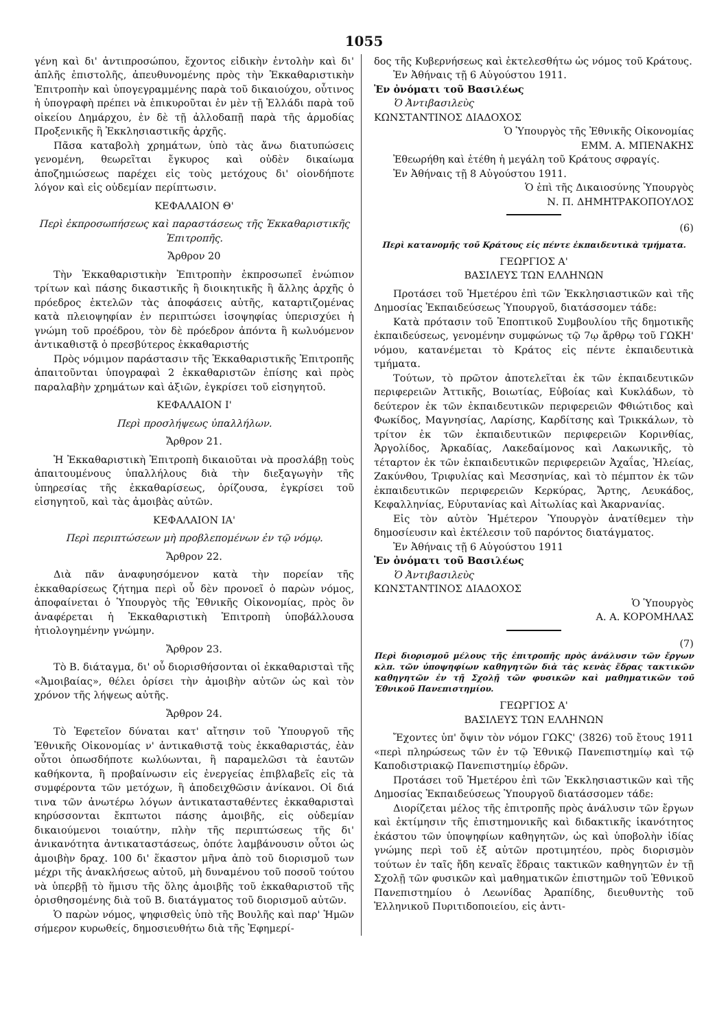1055
γένη καὶ δι' ἀντιπροσώπου, ἔχοντος εἰδικὴν ἐντολὴν καὶ δι' ἁπλῆς ἐπιστολῆς, ἀπευθυνομένης πρὸς τὴν Ἐκκαθαριστικὴν Ἐπιτροπὴν καὶ ὑπογεγραμμένης παρὰ τοῦ δικαιούχου, οὗτινος ἡ ὑπογραφὴ πρέπει νὰ ἐπικυροῦται ἐν μὲν τῇ Ἑλλάδι παρὰ τοῦ οἰκείου Δημάρχου, ἐν δὲ τῇ ἀλλοδαπῇ παρὰ τῆς ἁρμοδίας Προξενικῆς ἢ Ἐκκλησιαστικῆς ἀρχῆς.
Πᾶσα καταβολὴ χρημάτων, ὑπὸ τὰς ἄνω διατυπώσεις γενομένη, θεωρεῖται ἔγκυρος καὶ οὐδὲν δικαίωμα ἀποζημιώσεως παρέχει εἰς τοὺς μετόχους δι' οἱονδήποτε λόγον καὶ εἰς οὐδεμίαν περίπτωσιν.
ΚΕΦΑΛΑΙΟΝ Θ'
Περὶ ἐκπροσωπήσεως καὶ παραστάσεως τῆς Ἐκκαθαριστικῆς Ἐπιτροπῆς.
Ἄρθρον 20
Τὴν Ἐκκαθαριστικὴν Ἐπιτροπὴν ἐκπροσωπεῖ ἐνώπιον τρίτων καὶ πάσης δικαστικῆς ἢ διοικητικῆς ἢ ἄλλης ἀρχῆς ὁ πρόεδρος ἐκτελῶν τὰς ἀποφάσεις αὐτῆς, καταρτιζομένας κατὰ πλειοψηφίαν ἐν περιπτώσει ἰσοψηφίας ὑπερισχύει ἡ γνώμη τοῦ προέδρου, τὸν δὲ πρόεδρον ἀπόντα ἢ κωλυόμενον ἀντικαθιστᾷ ὁ πρεσβύτερος ἐκκαθαριστής
Πρὸς νόμιμον παράστασιν τῆς Ἐκκαθαριστικῆς Ἐπιτροπῆς ἀπαιτοῦνται ὑπογραφαὶ 2 ἐκκαθαριστῶν ἐπίσης καὶ πρὸς παραλαβὴν χρημάτων καὶ ἀξιῶν, ἐγκρίσει τοῦ εἰσηγητοῦ.
ΚΕΦΑΛΑΙΟΝ Ι'
Περὶ προσλήψεως ὑπαλλήλων.
Ἄρθρον 21.
Ἡ Ἐκκαθαριστικὴ Ἐπιτροπὴ δικαιοῦται νὰ προσλάβῃ τοὺς ἀπαιτουμένους ὑπαλλήλους διὰ τὴν διεξαγωγὴν τῆς ὑπηρεσίας τῆς ἐκκαθαρίσεως, ὁρίζουσα, ἐγκρίσει τοῦ εἰσηγητοῦ, καὶ τὰς ἀμοιβὰς αὐτῶν.
ΚΕΦΑΛΑΙΟΝ ΙΑ'
Περὶ περιπτώσεων μὴ προβλεπομένων ἐν τῷ νόμῳ.
Ἄρθρον 22.
Διὰ πᾶν ἀναφυησόμενον κατὰ τὴν πορείαν τῆς ἐκκαθαρίσεως ζήτημα περὶ οὗ δὲν προνοεῖ ὁ παρὼν νόμος, ἀποφαίνεται ὁ Ὑπουργὸς τῆς Ἐθνικῆς Οἰκονομίας, πρὸς ὃν ἀναφέρεται ἡ Ἐκκαθαριστικὴ Ἐπιτροπὴ ὑποβάλλουσα ἠτιολογημένην γνώμην.
Ἄρθρον 23.
Τὸ Β. διάταγμα, δι' οὗ διορισθήσονται οἱ ἐκκαθαρισταὶ τῆς «Ἀμοιβαίας», θέλει ὁρίσει τὴν ἀμοιβὴν αὐτῶν ὡς καὶ τὸν χρόνον τῆς λήψεως αὐτῆς.
Ἄρθρον 24.
Τὸ Ἐφετεῖον δύναται κατ' αἴτησιν τοῦ Ὑπουργοῦ τῆς Ἐθνικῆς Οἰκονομίας ν' ἀντικαθιστᾷ τοὺς ἐκκαθαριστάς, ἐὰν οὗτοι ὁπωσδήποτε κωλύωνται, ἢ παραμελῶσι τὰ ἑαυτῶν καθήκοντα, ἢ προβαίνωσιν εἰς ἐνεργείας ἐπιβλαβεῖς εἰς τὰ συμφέροντα τῶν μετόχων, ἢ ἀποδειχθῶσιν ἀνίκανοι. Οἱ διά τινα τῶν ἀνωτέρω λόγων ἀντικατασταθέντες ἐκκαθαρισταὶ κηρύσσονται ἔκπτωτοι πάσης ἀμοιβῆς, εἰς οὐδεμίαν δικαιούμενοι τοιαύτην, πλὴν τῆς περιπτώσεως τῆς δι' ἀνικανότητα ἀντικαταστάσεως, ὁπότε λαμβάνουσιν οὗτοι ὡς ἀμοιβὴν δραχ. 100 δι' ἕκαστον μῆνα ἀπὸ τοῦ διορισμοῦ των μέχρι τῆς ἀνακλήσεως αὐτοῦ, μὴ δυναμένου τοῦ ποσοῦ τούτου νὰ ὑπερβῇ τὸ ἥμισυ τῆς ὅλης ἀμοιβῆς τοῦ ἐκκαθαριστοῦ τῆς ὁρισθησομένης διὰ τοῦ Β. διατάγματος τοῦ διορισμοῦ αὐτῶν.
Ὁ παρὼν νόμος, ψηφισθεὶς ὑπὸ τῆς Βουλῆς καὶ παρ' Ἡμῶν σήμερον κυρωθείς, δημοσιευθήτω διὰ τῆς Ἐφημερί-
δος τῆς Κυβερνήσεως καὶ ἐκτελεσθήτω ὡς νόμος τοῦ Κράτους.
Ἐν Ἀθήναις τῇ 6 Αὐγούστου 1911.
Ἐν ὀνόματι τοῦ Βασιλέως
Ὁ Ἀντιβασιλεὺς
ΚΩΝΣΤΑΝΤΙΝΟΣ ΔΙΑΔΟΧΟΣ
Ὁ Ὑπουργὸς τῆς Ἐθνικῆς Οἰκονομίας
ΕΜΜ. Α. ΜΠΕΝΑΚΗΣ
Ἐθεωρήθη καὶ ἐτέθη ἡ μεγάλη τοῦ Κράτους σφραγίς.
Ἐν Ἀθήναις τῇ 8 Αὐγούστου 1911.
Ὁ ἐπὶ τῆς Δικαιοσύνης Ὑπουργὸς
Ν. Π. ΔΗΜΗΤΡΑΚΟΠΟΥΛΟΣ
(6)
Περὶ κατανομῆς τοῦ Κράτους εἰς πέντε ἐκπαιδευτικὰ τμήματα.
ΓΕΩΡΓΙΟΣ Α'
ΒΑΣΙΛΕΥΣ ΤΩΝ ΕΛΛΗΝΩΝ
Προτάσει τοῦ Ἡμετέρου ἐπὶ τῶν Ἐκκλησιαστικῶν καὶ τῆς Δημοσίας Ἐκπαιδεύσεως Ὑπουργοῦ, διατάσσομεν τάδε:
Κατὰ πρότασιν τοῦ Ἐποπτικοῦ Συμβουλίου τῆς δημοτικῆς ἐκπαιδεύσεως, γενομένην συμφώνως τῷ 7ῳ ἄρθρῳ τοῦ ΓΩΚΗ' νόμου, κατανέμεται τὸ Κράτος εἰς πέντε ἐκπαιδευτικὰ τμήματα.
Τούτων, τὸ πρῶτον ἀποτελεῖται ἐκ τῶν ἐκπαιδευτικῶν περιφερειῶν Ἀττικῆς, Βοιωτίας, Εὐβοίας καὶ Κυκλάδων, τὸ δεύτερον ἐκ τῶν ἐκπαιδευτικῶν περιφερειῶν Φθιώτιδος καὶ Φωκίδος, Μαγνησίας, Λαρίσης, Καρδίτσης καὶ Τρικκάλων, τὸ τρίτον ἐκ τῶν ἐκπαιδευτικῶν περιφερειῶν Κορινθίας, Ἀργολίδος, Ἀρκαδίας, Λακεδαίμονος καὶ Λακωνικῆς, τὸ τέταρτον ἐκ τῶν ἐκπαιδευτικῶν περιφερειῶν Ἀχαΐας, Ἠλείας, Ζακύνθου, Τριφυλίας καὶ Μεσσηνίας, καὶ τὸ πέμπτον ἐκ τῶν ἐκπαιδευτικῶν περιφερειῶν Κερκύρας, Ἄρτης, Λευκάδος, Κεφαλληνίας, Εὐρυτανίας καὶ Αἰτωλίας καὶ Ἀκαρνανίας.
Εἰς τὸν αὐτὸν Ἡμέτερον Ὑπουργὸν ἀνατίθεμεν τὴν δημοσίευσιν καὶ ἐκτέλεσιν τοῦ παρόντος διατάγματος.
Ἐν Ἀθήναις τῇ 6 Αὐγούστου 1911
Ἐν ὀνόματι τοῦ Βασιλέως
Ὁ Ἀντιβασιλεὺς
ΚΩΝΣΤΑΝΤΙΝΟΣ ΔΙΑΔΟΧΟΣ
Ὁ Ὑπουργὸς
Α. Α. ΚΟΡΟΜΗΛΑΣ
(7)
Περὶ διορισμοῦ μέλους τῆς ἐπιτροπῆς πρὸς ἀνάλυσιν τῶν ἔργων κλπ. τῶν ὑποψηφίων καθηγητῶν διὰ τὰς κενὰς ἕδρας τακτικῶν καθηγητῶν ἐν τῇ Σχολῇ τῶν φυσικῶν καὶ μαθηματικῶν τοῦ Ἐθνικοῦ Πανεπιστημίου.
ΓΕΩΡΓΙΟΣ Α'
ΒΑΣΙΛΕΥΣ ΤΩΝ ΕΛΛΗΝΩΝ
Ἔχοντες ὑπ' ὄψιν τὸν νόμον ΓΩΚϚ' (3826) τοῦ ἔτους 1911 «περὶ πληρώσεως τῶν ἐν τῷ Ἐθνικῷ Πανεπιστημίῳ καὶ τῷ Καποδιστριακῷ Πανεπιστημίῳ ἑδρῶν.
Προτάσει τοῦ Ἡμετέρου ἐπὶ τῶν Ἐκκλησιαστικῶν καὶ τῆς Δημοσίας Ἐκπαιδεύσεως Ὑπουργοῦ διατάσσομεν τάδε:
Διορίζεται μέλος τῆς ἐπιτροπῆς πρὸς ἀνάλυσιν τῶν ἔργων καὶ ἐκτίμησιν τῆς ἐπιστημονικῆς καὶ διδακτικῆς ἱκανότητος ἑκάστου τῶν ὑποψηφίων καθηγητῶν, ὡς καὶ ὑποβολὴν ἰδίας γνώμης περὶ τοῦ ἐξ αὐτῶν προτιμητέου, πρὸς διορισμὸν τούτων ἐν ταῖς ἤδη κεναῖς ἕδραις τακτικῶν καθηγητῶν ἐν τῇ Σχολῇ τῶν φυσικῶν καὶ μαθηματικῶν ἐπιστημῶν τοῦ Ἐθνικοῦ Πανεπιστημίου ὁ Λεωνίδας Ἀραπίδης, διευθυντὴς τοῦ Ἑλληνικοῦ Πυριτιδοποιείου, εἰς ἀντι-